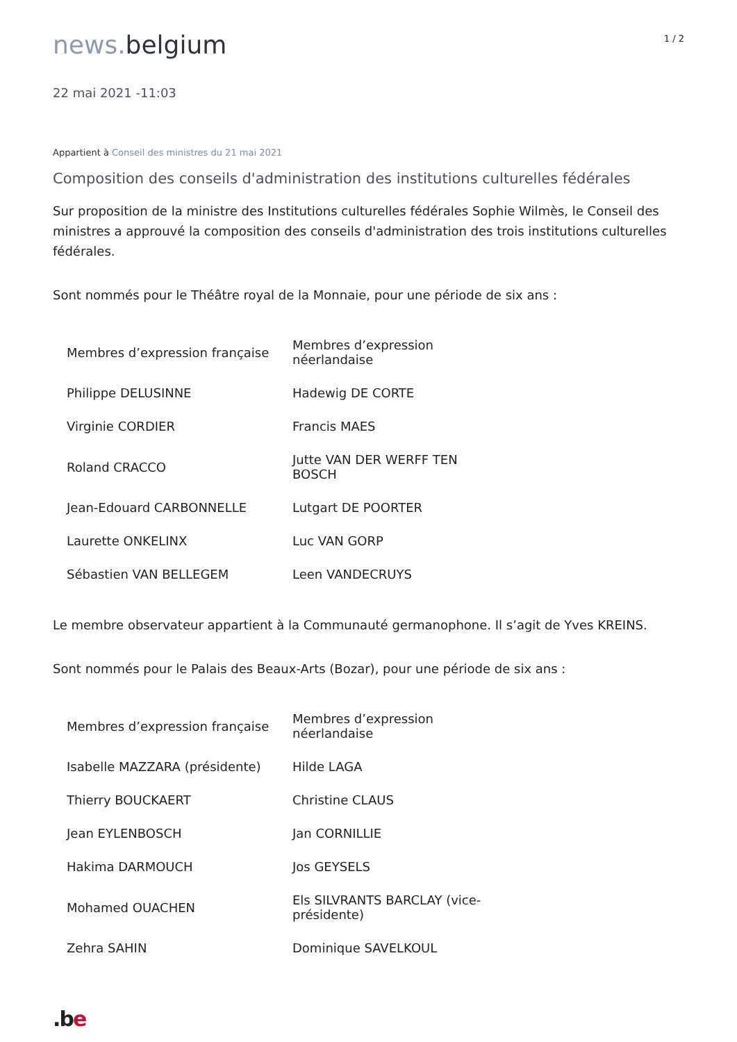news. belgium
1 / 2
22 mai 2021 -11:03
Appartient à Conseil des ministres du 21 mai 2021
Composition des conseils d'administration des institutions culturelles fédérales
Sur proposition de la ministre des Institutions culturelles fédérales Sophie Wilmès, le Conseil des ministres a approuvé la composition des conseils d'administration des trois institutions culturelles fédérales.
Sont nommés pour le Théâtre royal de la Monnaie, pour une période de six ans :
| Membres d’expression française | Membres d’expression néerlandaise |
| Philippe DELUSINNE | Hadewig DE CORTE |
| Virginie CORDIER | Francis MAES |
| Roland CRACCO | Jutte VAN DER WERFF TEN BOSCH |
| Jean-Edouard CARBONNELLE | Lutgart DE POORTER |
| Laurette ONKELINX | Luc VAN GORP |
| Sébastien VAN BELLEGEM | Leen VANDECRUYS |
Le membre observateur appartient à la Communauté germanophone. Il s’agit de Yves KREINS.
Sont nommés pour le Palais des Beaux-Arts (Bozar), pour une période de six ans :
| Membres d’expression française | Membres d’expression néerlandaise |
| Isabelle MAZZARA (présidente) | Hilde LAGA |
| Thierry BOUCKAERT | Christine CLAUS |
| Jean EYLENBOSCH | Jan CORNILLIE |
| Hakima DARMOUCH | Jos GEYSELS |
| Mohamed OUACHEN | Els SILVRANTS BARCLAY (vice-présidente) |
| Zehra SAHIN | Dominique SAVELKOUL |
.be